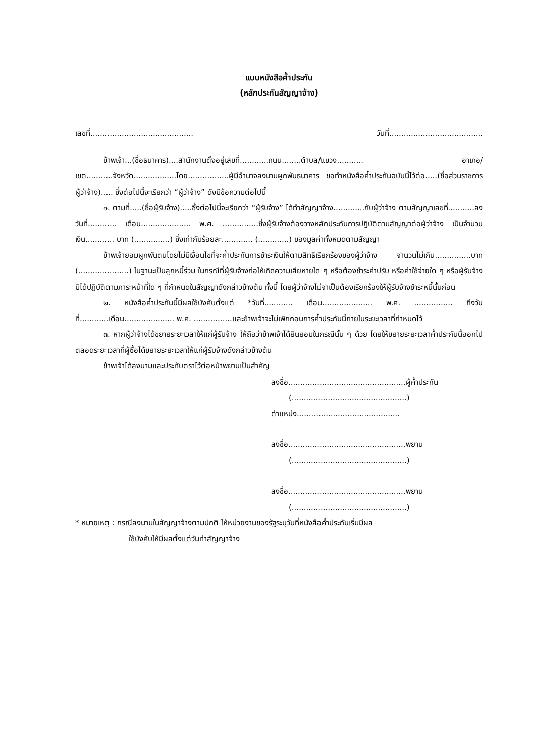แบบหนังสือค้ำประกัน
(หลักประกันสัญญาจ้าง)
เลขที่........................................... วันที่.......................................
ข้าพเจ้า...(ชื่อธนาคาร)....สำนักงานตั้งอยู่เลขที่............ถนน........ตำบล/แขวง........... อำเภอ/เขต...........จังหวัด..................โดย.................ผู้มีอำนาจลงนามผูกพันธนาคาร ขอทำหนังสือค้ำประกันฉบับนี้ไว้ต่อ.....(ชื่อส่วนราชการผู้ว่าจ้าง)..... ซึ่งต่อไปนี้จะเรียกว่า “ผู้ว่าจ้าง” ดังมีข้อความต่อไปนี้
๑. ตามที่.....(ชื่อผู้รับจ้าง).....ซึ่งต่อไปนี้จะเรียกว่า “ผู้รับจ้าง” ได้ทำสัญญาจ้าง.............กับผู้ว่าจ้าง ตามสัญญาเลขที่...........ลงวันที่............ เดือน..................... พ.ศ. ...............ซึ่งผู้รับจ้างต้องวางหลักประกันการปฏิบัติตามสัญญาต่อผู้ว่าจ้าง เป็นจำนวนเงิน............ บาท (...............) ซึ่งเท่ากับร้อยละ............. (.............) ของมูลค่าทั้งหมดตามสัญญา
ข้าพเจ้ายอมผูกพันตนโดยไม่มีเงื่อนไขที่จะค้ำประกันการชำระเงินให้ตามสิทธิเรียกร้องของผู้ว่าจ้าง จำนวนไม่เกิน...............บาท (.....................) ในฐานะเป็นลูกหนี้ร่วม ในกรณีที่ผู้รับจ้างก่อให้เกิดความเสียหายใด ๆ หรือต้องชำระค่าปรับ หรือค่าใช้จ่ายใด ๆ หรือผู้รับจ้างมิได้ปฏิบัติตามภาระหน้าที่ใด ๆ ที่กำหนดในสัญญาดังกล่าวข้างต้น ทั้งนี้ โดยผู้ว่าจ้างไม่จำเป็นต้องเรียกร้องให้ผู้รับจ้างชำระหนี้นั้นก่อน
๒. หนังสือค้ำประกันนี้มีผลใช้บังคับตั้งแต่ *วันที่............ เดือน..................... พ.ศ. ................ ถึงวันที่............เดือน..................... พ.ศ. ................และข้าพเจ้าจะไม่เพิกถอนการค้ำประกันนี้ภายในระยะเวลาที่กำหนดไว้
๓. หากผู้ว่าจ้างได้ขยายระยะเวลาให้แก่ผู้รับจ้าง ให้ถือว่าข้าพเจ้าได้ยินยอมในกรณีนั้น ๆ ด้วย โดยให้ขยายระยะเวลาค้ำประกันนี้ออกไปตลอดระยะเวลาที่ผู้ซื้อได้ขยายระยะเวลาให้แก่ผู้รับจ้างดังกล่าวข้างต้น
ข้าพเจ้าได้ลงนามและประทับตราไว้ต่อหน้าพยานเป็นสำคัญ
ลงชื่อ.................................................ผู้ค้ำประกัน
(................................................)
ตำแหน่ง...........................................
ลงชื่อ.................................................พยาน
(................................................)
ลงชื่อ.................................................พยาน
(................................................)
* หมายเหตุ : กรณีลงนามในสัญญาจ้างตามปกติ ให้หน่วยงานของรัฐระบุวันที่หนังสือค้ำประกันเริ่มมีผล
ใช้บังคับให้มีผลตั้งแต่วันทำสัญญาจ้าง